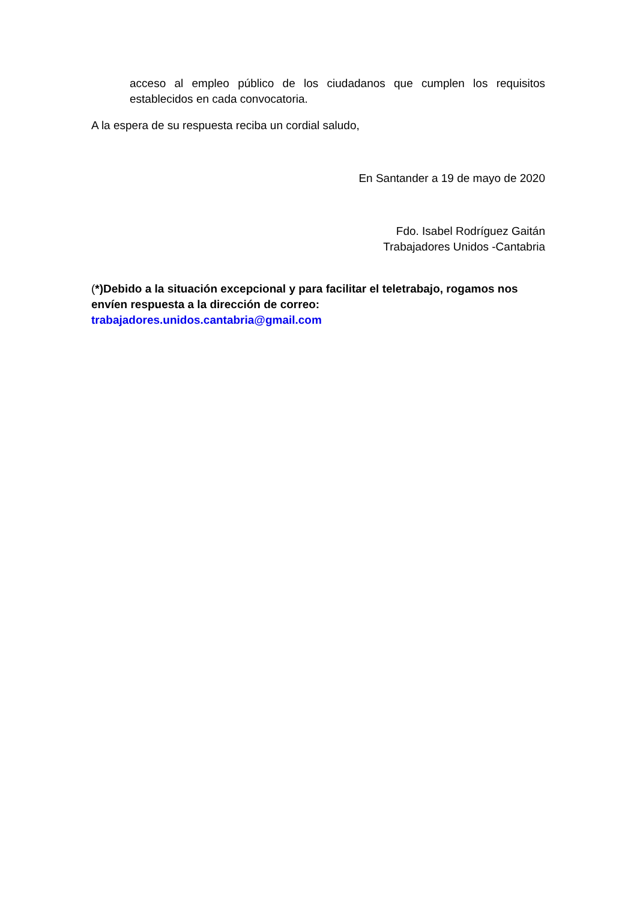acceso al empleo público de los ciudadanos que cumplen los requisitos establecidos en cada convocatoria.
A la espera de su respuesta reciba un cordial saludo,
En Santander a 19 de mayo de 2020
Fdo. Isabel Rodríguez Gaitán
Trabajadores Unidos -Cantabria
(*)Debido a la situación excepcional y para facilitar el teletrabajo, rogamos nos envíen respuesta a la dirección de correo:
trabajadores.unidos.cantabria@gmail.com